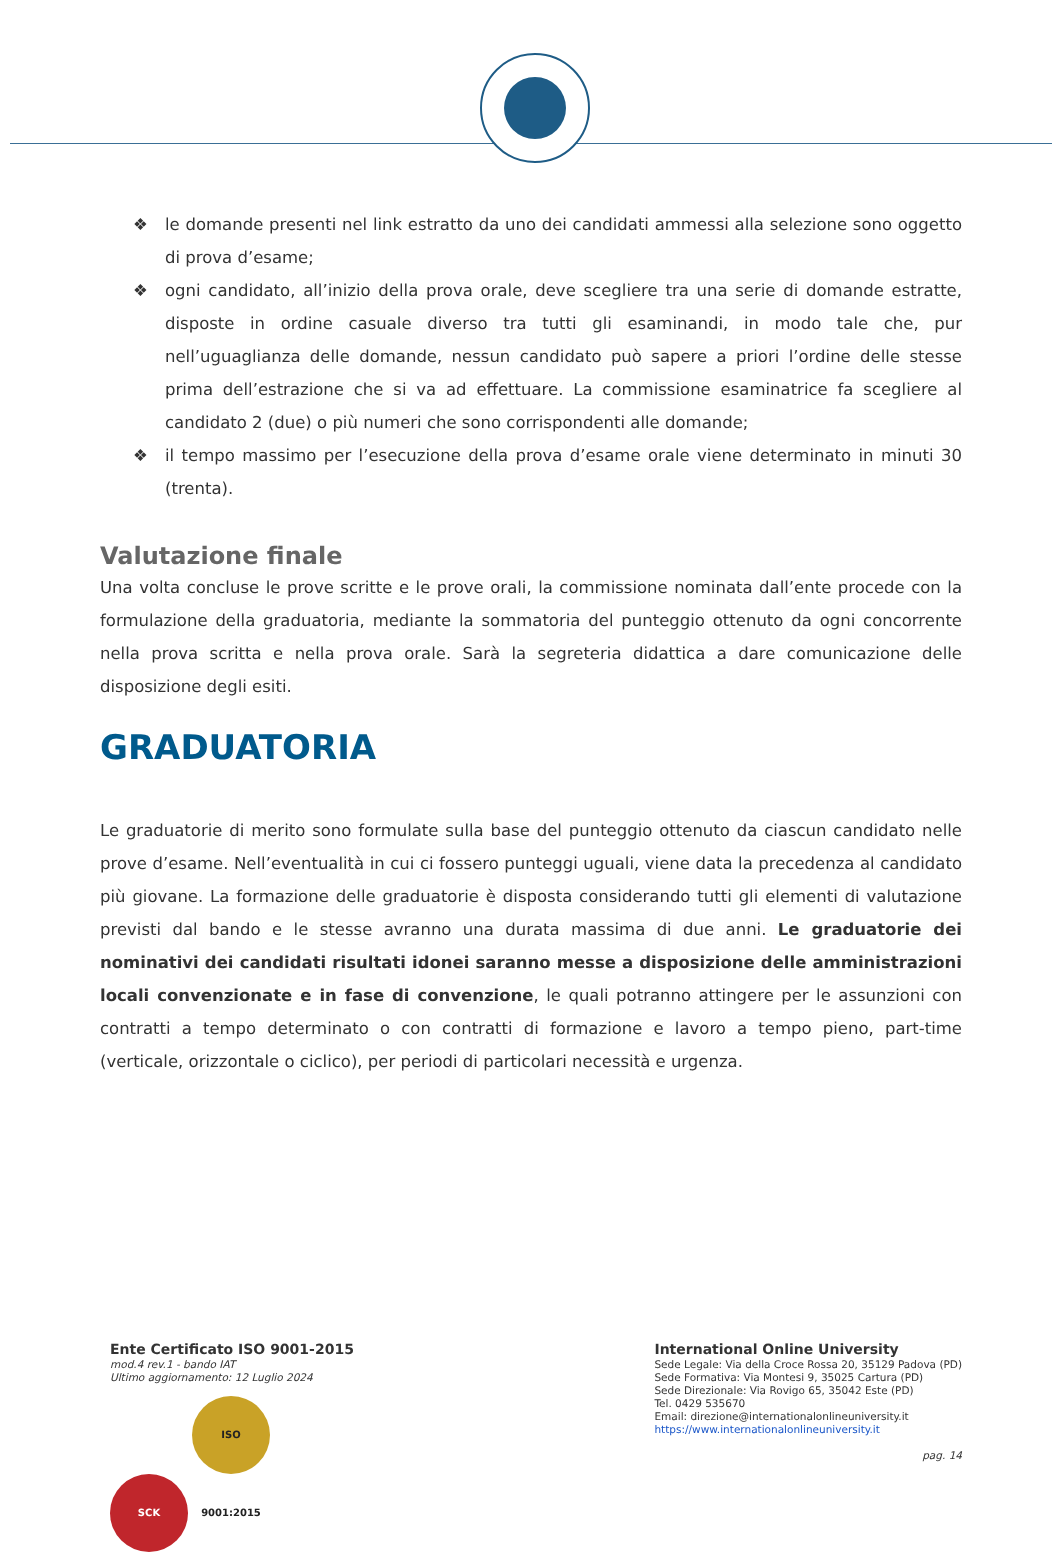❖ le domande presenti nel link estratto da uno dei candidati ammessi alla selezione sono oggetto di prova d’esame;
❖ ogni candidato, all’inizio della prova orale, deve scegliere tra una serie di domande estratte, disposte in ordine casuale diverso tra tutti gli esaminandi, in modo tale che, pur nell’uguaglianza delle domande, nessun candidato può sapere a priori l’ordine delle stesse prima dell’estrazione che si va ad effettuare. La commissione esaminatrice fa scegliere al candidato 2 (due) o più numeri che sono corrispondenti alle domande;
❖ il tempo massimo per l’esecuzione della prova d’esame orale viene determinato in minuti 30 (trenta).
Valutazione finale
Una volta concluse le prove scritte e le prove orali, la commissione nominata dall’ente procede con la formulazione della graduatoria, mediante la sommatoria del punteggio ottenuto da ogni concorrente nella prova scritta e nella prova orale. Sarà la segreteria didattica a dare comunicazione delle disposizione degli esiti.
GRADUATORIA
Le graduatorie di merito sono formulate sulla base del punteggio ottenuto da ciascun candidato nelle prove d’esame. Nell’eventualità in cui ci fossero punteggi uguali, viene data la precedenza al candidato più giovane. La formazione delle graduatorie è disposta considerando tutti gli elementi di valutazione previsti dal bando e le stesse avranno una durata massima di due anni. Le graduatorie dei nominativi dei candidati risultati idonei saranno messe a disposizione delle amministrazioni locali convenzionate e in fase di convenzione, le quali potranno attingere per le assunzioni con contratti a tempo determinato o con contratti di formazione e lavoro a tempo pieno, part-time (verticale, orizzontale o ciclico), per periodi di particolari necessità e urgenza.
Ente Certificato ISO 9001-2015
mod.4 rev.1 - bando IAT
Ultimo aggiornamento: 12 Luglio 2024
SCK ISO 9001:2015
International Online University
Sede Legale: Via della Croce Rossa 20, 35129 Padova (PD)
Sede Formativa: Via Montesi 9, 35025 Cartura (PD)
Sede Direzionale: Via Rovigo 65, 35042 Este (PD)
Tel. 0429 535670
Email: direzione@internationalonlineuniversity.it
https://www.internationalonlineuniversity.it
pag. 14